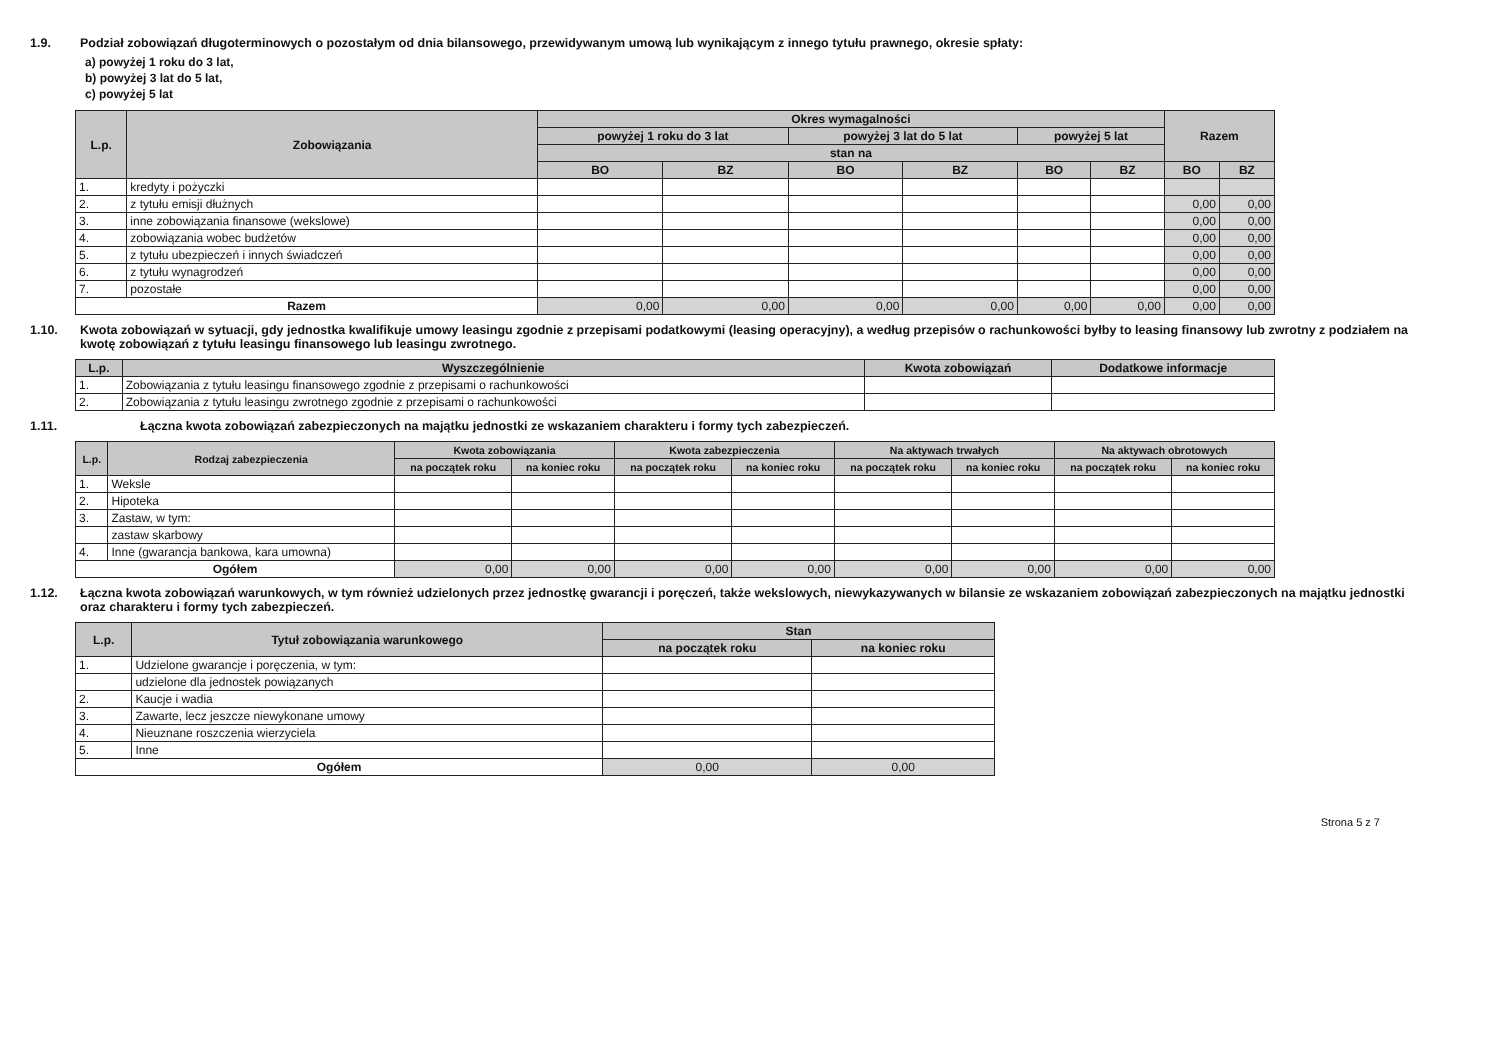1.9. Podział zobowiązań długoterminowych o pozostałym od dnia bilansowego, przewidywanym umową lub wynikającym z innego tytułu prawnego, okresie spłaty:
a) powyżej 1 roku do 3 lat,
b) powyżej 3 lat do 5 lat,
c) powyżej 5 lat
| L.p. | Zobowiązania | Okres wymagalności | | | | | | Razem | |
| --- | --- | --- | --- | --- | --- | --- | --- | --- | --- |
| | | powyżej 1 roku do 3 lat | | powyżej 3 lat do 5 lat | | powyżej 5 lat | | | |
| | | stan na | | | | | | | |
| | | BO | BZ | BO | BZ | BO | BZ | BO | BZ |
| 1. | kredyty i pożyczki | | | | | | | | |
| 2. | z tytułu emisji dłużnych | | | | | | | 0,00 | 0,00 |
| 3. | inne zobowiązania finansowe (wekslowe) | | | | | | | 0,00 | 0,00 |
| 4. | zobowiązania wobec budżetów | | | | | | | 0,00 | 0,00 |
| 5. | z tytułu ubezpieczeń i innych świadczeń | | | | | | | 0,00 | 0,00 |
| 6. | z tytułu wynagrodzeń | | | | | | | 0,00 | 0,00 |
| 7. | pozostałe | | | | | | | 0,00 | 0,00 |
| Razem | | 0,00 | 0,00 | 0,00 | 0,00 | 0,00 | 0,00 | 0,00 | 0,00 |
1.10. Kwota zobowiązań w sytuacji, gdy jednostka kwalifikuje umowy leasingu zgodnie z przepisami podatkowymi (leasing operacyjny), a według przepisów o rachunkowości byłby to leasing finansowy lub zwrotny z podziałem na kwotę zobowiązań z tytułu leasingu finansowego lub leasingu zwrotnego.
| L.p. | Wyszczególnienie | Kwota zobowiązań | Dodatkowe informacje |
| --- | --- | --- | --- |
| 1. | Zobowiązania z tytułu leasingu finansowego zgodnie z przepisami o rachunkowości | | |
| 2. | Zobowiązania z tytułu leasingu zwrotnego zgodnie z przepisami o rachunkowości | | |
1.11. Łączna kwota zobowiązań zabezpieczonych na majątku jednostki ze wskazaniem charakteru i formy tych zabezpieczeń.
| L.p. | Rodzaj zabezpieczenia | Kwota zobowiązania | | Kwota zabezpieczenia | | Na aktywach trwałych | | Na aktywach obrotowych | |
| --- | --- | --- | --- | --- | --- | --- | --- | --- | --- |
| | | na początek roku | na koniec roku | na początek roku | na koniec roku | na początek roku | na koniec roku | na początek roku | na koniec roku |
| 1. | Weksle | | | | | | | | |
| 2. | Hipoteka | | | | | | | | |
| 3. | Zastaw, w tym: | | | | | | | | |
| | zastaw skarbowy | | | | | | | | |
| 4. | Inne (gwarancja bankowa, kara umowna) | | | | | | | | |
| Ogółem | | 0,00 | 0,00 | 0,00 | 0,00 | 0,00 | 0,00 | 0,00 | 0,00 |
1.12. Łączna kwota zobowiązań warunkowych, w tym również udzielonych przez jednostkę gwarancji i poręczeń, także wekslowych, niewykazywanych w bilansie ze wskazaniem zobowiązań zabezpieczonych na majątku jednostki oraz charakteru i formy tych zabezpieczeń.
| L.p. | Tytuł zobowiązania warunkowego | Stan | |
| --- | --- | --- | --- |
| | | na początek roku | na koniec roku |
| 1. | Udzielone gwarancje i poręczenia, w tym: | | |
| | udzielone dla jednostek powiązanych | | |
| 2. | Kaucje i wadia | | |
| 3. | Zawarte, lecz jeszcze niewykonane umowy | | |
| 4. | Nieuznane roszczenia wierzyciela | | |
| 5. | Inne | | |
| Ogółem | | 0,00 | 0,00 |
Strona 5 z 7